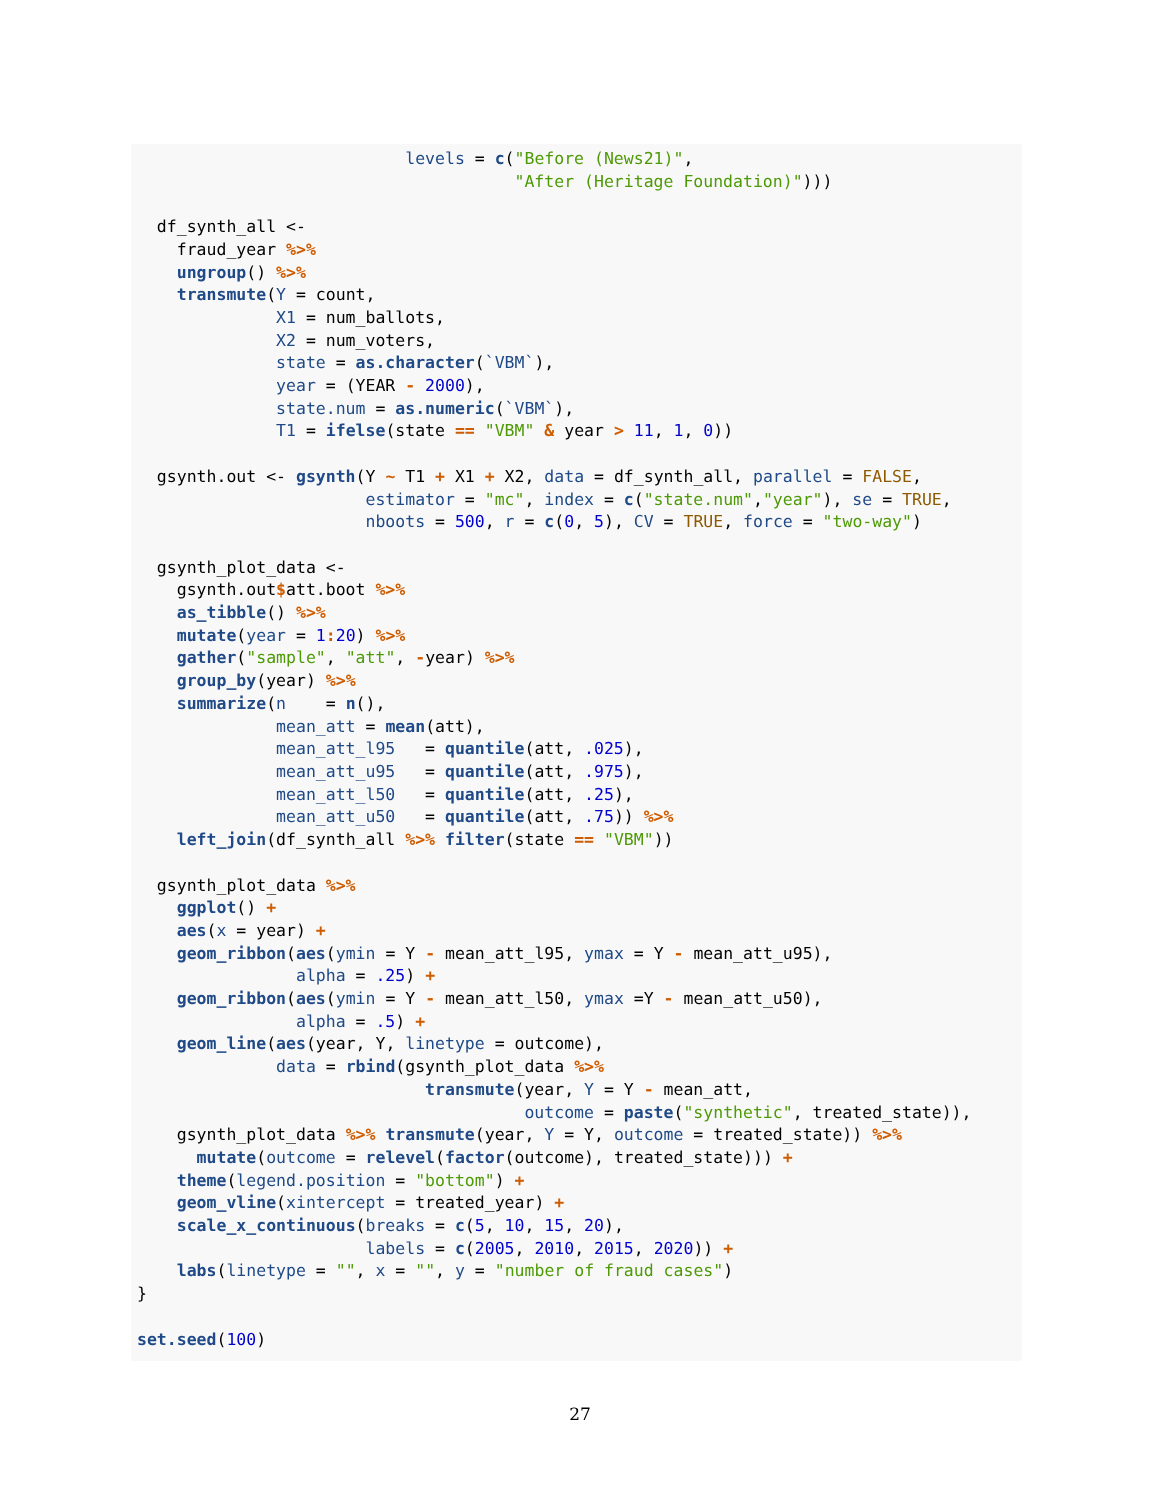levels = c("Before (News21)",
                                      "After (Heritage Foundation)")))

  df_synth_all <-
    fraud_year %>%
    ungroup() %>%
    transmute(Y = count,
              X1 = num_ballots,
              X2 = num_voters,
              state = as.character(`VBM`),
              year = (YEAR - 2000),
              state.num = as.numeric(`VBM`),
              T1 = ifelse(state == "VBM" & year > 11, 1, 0))

  gsynth.out <- gsynth(Y ~ T1 + X1 + X2, data = df_synth_all, parallel = FALSE,
                       estimator = "mc", index = c("state.num","year"), se = TRUE,
                       nboots = 500, r = c(0, 5), CV = TRUE, force = "two-way")

  gsynth_plot_data <-
    gsynth.out$att.boot %>%
    as_tibble() %>%
    mutate(year = 1: 20) %>%
    gather("sample", "att", -year) %>%
    group_by(year) %>%
    summarize(n    = n(),
              mean_att = mean(att),
              mean_att_l95   = quantile(att, .025),
              mean_att_u95   = quantile(att, .975),
              mean_att_l50   = quantile(att, .25),
              mean_att_u50   = quantile(att, .75)) %>%
    left_join(df_synth_all %>% filter(state == "VBM"))

  gsynth_plot_data %>%
    ggplot() +
    aes(x = year) +
    geom_ribbon(aes(ymin = Y - mean_att_l95, ymax = Y - mean_att_u95),
                alpha = .25) +
    geom_ribbon(aes(ymin = Y - mean_att_l50, ymax =Y - mean_att_u50),
                alpha = .5) +
    geom_line(aes(year, Y, linetype = outcome),
              data = rbind(gsynth_plot_data %>%
                             transmute(year, Y = Y - mean_att,
                                       outcome = paste("synthetic", treated_state)),
    gsynth_plot_data %>% transmute(year, Y = Y, outcome = treated_state)) %>%
      mutate(outcome = relevel(factor(outcome), treated_state))) +
    theme(legend.position = "bottom") +
    geom_vline(xintercept = treated_year) +
    scale_x_continuous(breaks = c(5, 10, 15, 20),
                       labels = c(2005, 2010, 2015, 2020)) +
    labs(linetype = "", x = "", y = "number of fraud cases")
}

set.seed(100)
27